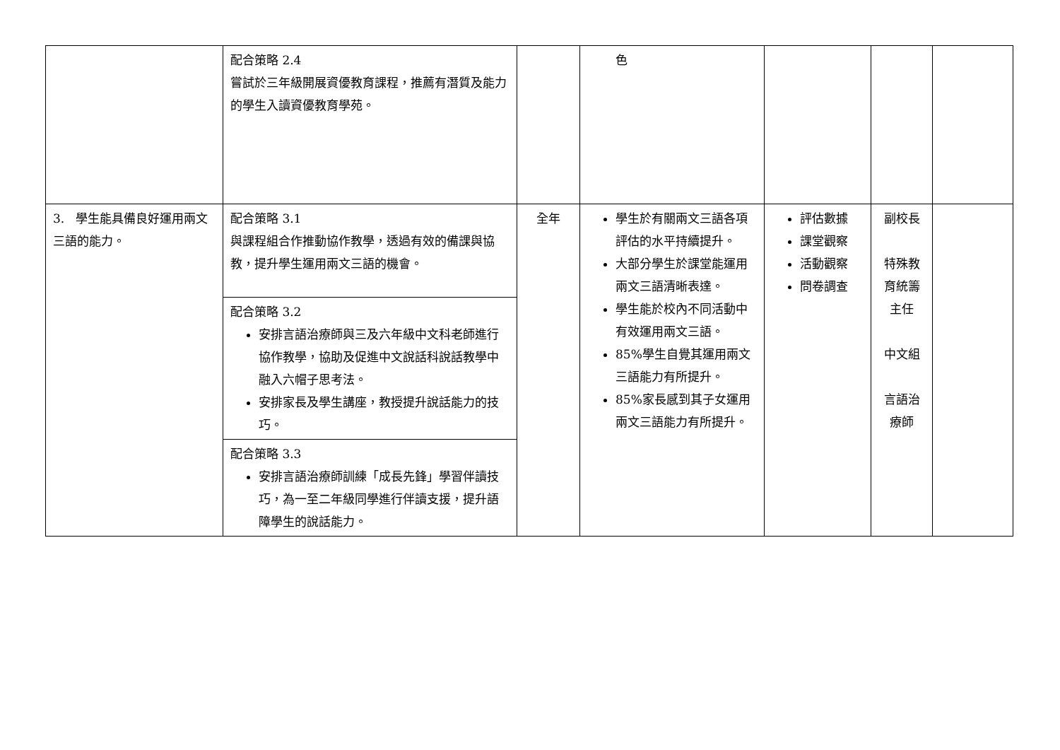| | 配合策略 2.4 嘗試於三年級開展資優教育課程，推薦有潛質及能力的學生入讀資優教育學苑。 | | 色 | | | |
| 3. 學生能具備良好運用兩文三語的能力。 | 配合策略 3.1 與課程組合作推動協作教學，透過有效的備課與協教，提升學生運用兩文三語的機會。 | 全年 | 學生於有關兩文三語各項評估的水平持續提升。 大部分學生於課堂能運用兩文三語清晰表達。 學生能於校內不同活動中有效運用兩文三語。 85%學生自覺其運用兩文三語能力有所提升。 85%家長感到其子女運用兩文三語能力有所提升。 | 評估數據 課堂觀察 活動觀察 問卷調查 | 副校長 特殊教育統籌主任 中文組 言語治療師 | |
| | 配合策略 3.2 安排言語治療師與三及六年級中文科老師進行協作教學，協助及促進中文說話科說話教學中融入六帽子思考法。 安排家長及學生講座，教授提升說話能力的技巧。 | | | | | |
| | 配合策略 3.3 安排言語治療師訓練「成長先鋒」學習伴讀技巧，為一至二年級同學進行伴讀支援，提升語障學生的說話能力。 | | | | | |